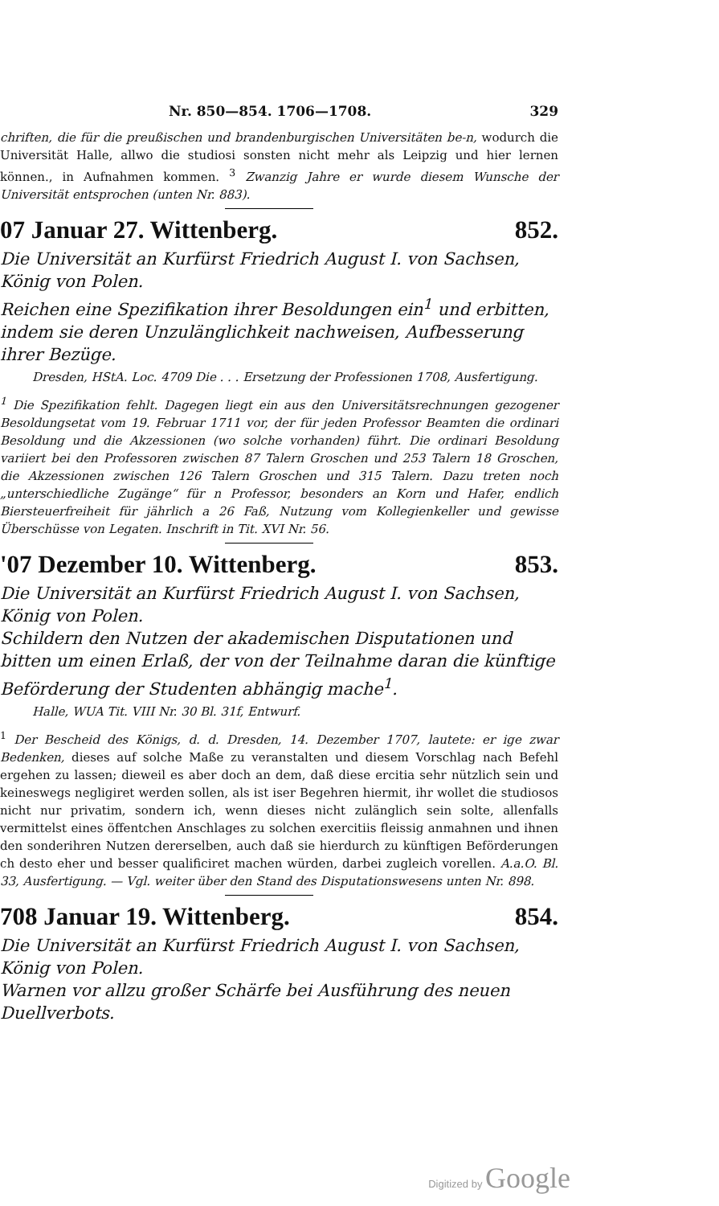Nr. 850—854. 1706—1708. 329
chriften, die für die preußischen und brandenburgischen Universitäten be-n, wodurch die Universität Halle, allwo die studiosi sonsten nicht mehr als Leipzig und hier lernen können., in Aufnahmen kommen. <sup>3</sup> Zwanzig Jahre er wurde diesem Wunsche der Universität entsprochen (unten Nr. 883).
07 Januar 27. Wittenberg. 852.
Die Universität an Kurfürst Friedrich August I. von Sachsen, König von Polen.
Reichen eine Spezifikation ihrer Besoldungen ein<sup>1</sup> und erbitten, indem sie deren Unzulänglichkeit nachweisen, Aufbesserung ihrer Bezüge.
Dresden, HStA. Loc. 4709 Die . . . Ersetzung der Professionen 1708, Ausfertigung.
<sup>1</sup> Die Spezifikation fehlt. Dagegen liegt ein aus den Universitätsrechnungen gezogener Besoldungsetat vom 19. Februar 1711 vor, der für jeden Professor Beamten die ordinari Besoldung und die Akzessionen (wo solche vorhanden) führt. Die ordinari Besoldung variiert bei den Professoren zwischen 87 Talern Groschen und 253 Talern 18 Groschen, die Akzessionen zwischen 126 Talern Groschen und 315 Talern. Dazu treten noch „unterschiedliche Zugänge“ für n Professor, besonders an Korn und Hafer, endlich Biersteuerfreiheit für jährlich a 26 Faß, Nutzung vom Kollegienkeller und gewisse Überschüsse von Legaten. Inschrift in Tit. XVI Nr. 56.
'07 Dezember 10. Wittenberg. 853.
Die Universität an Kurfürst Friedrich August I. von Sachsen, König von Polen.
Schildern den Nutzen der akademischen Disputationen und bitten um einen Erlaß, der von der Teilnahme daran die künftige Beförderung der Studenten abhängig mache<sup>1</sup>.
Halle, WUA Tit. VIII Nr. 30 Bl. 31f, Entwurf.
<sup>1</sup> Der Bescheid des Königs, d. d. Dresden, 14. Dezember 1707, lautete: er ige zwar Bedenken, dieses auf solche Maße zu veranstalten und diesem Vorschlag nach Befehl ergehen zu lassen; dieweil es aber doch an dem, daß diese ercitia sehr nützlich sein und keineswegs negligiret werden sollen, als ist iser Begehren hiermit, ihr wollet die studiosos nicht nur privatim, sondern ich, wenn dieses nicht zulänglich sein solte, allenfalls vermittelst eines öffentchen Anschlages zu solchen exercitiis fleissig anmahnen und ihnen den sonderihren Nutzen dererselben, auch daß sie hierdurch zu künftigen Beförderungen ch desto eher und besser qualificiret machen würden, darbei zugleich vorellen. A.a.O. Bl. 33, Ausfertigung. — Vgl. weiter über den Stand des Disputationswesens unten Nr. 898.
708 Januar 19. Wittenberg. 854.
Die Universität an Kurfürst Friedrich August I. von Sachsen, König von Polen.
Warnen vor allzu großer Schärfe bei Ausführung des neuen Duellverbots.
Digitized by Google